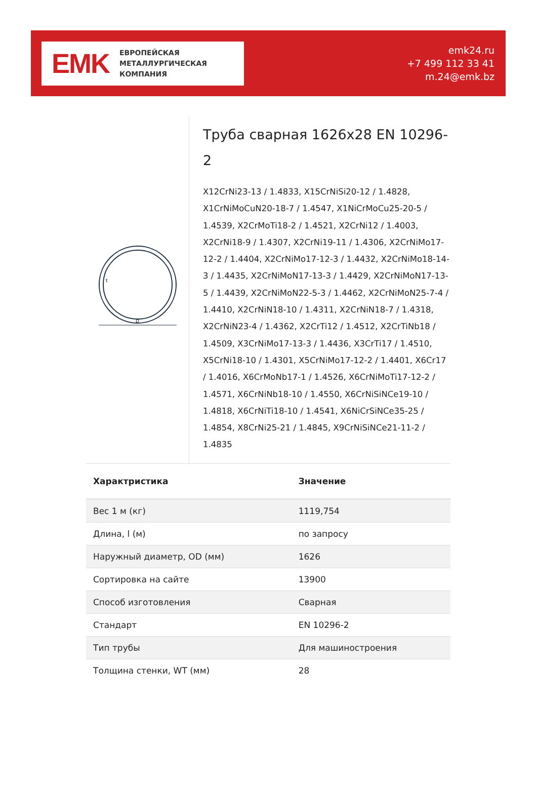EMK
ЕВРОПЕЙСКАЯ
МЕТАЛЛУРГИЧЕСКАЯ
КОМПАНИЯ
emk24.ru
+7 499 112 33 41
m.24@emk.bz
D
t
Труба сварная 1626x28 EN 10296-2
X12CrNi23-13 / 1.4833, X15CrNiSi20-12 / 1.4828, X1CrNiMoCuN20-18-7 / 1.4547, X1NiCrMoCu25-20-5 / 1.4539, X2CrMoTi18-2 / 1.4521, X2CrNi12 / 1.4003, X2CrNi18-9 / 1.4307, X2CrNi19-11 / 1.4306, X2CrNiMo17-12-2 / 1.4404, X2CrNiMo17-12-3 / 1.4432, X2CrNiMo18-14-3 / 1.4435, X2CrNiMoN17-13-3 / 1.4429, X2CrNiMoN17-13-5 / 1.4439, X2CrNiMoN22-5-3 / 1.4462, X2CrNiMoN25-7-4 / 1.4410, X2CrNiN18-10 / 1.4311, X2CrNiN18-7 / 1.4318, X2CrNiN23-4 / 1.4362, X2CrTi12 / 1.4512, X2CrTiNb18 / 1.4509, X3CrNiMo17-13-3 / 1.4436, X3CrTi17 / 1.4510, X5CrNi18-10 / 1.4301, X5CrNiMo17-12-2 / 1.4401, X6Cr17 / 1.4016, X6CrMoNb17-1 / 1.4526, X6CrNiMoTi17-12-2 / 1.4571, X6CrNiNb18-10 / 1.4550, X6CrNiSiNCe19-10 / 1.4818, X6CrNiTi18-10 / 1.4541, X6NiCrSiNCe35-25 / 1.4854, X8CrNi25-21 / 1.4845, X9CrNiSiNCe21-11-2 / 1.4835
| Характристика | Значение |
| --- | --- |
| Вес 1 м (кг) | 1119,754 |
| Длина, l (м) | по запросу |
| Наружный диаметр, OD (мм) | 1626 |
| Сортировка на сайте | 13900 |
| Способ изготовления | Сварная |
| Стандарт | EN 10296-2 |
| Тип трубы | Для машиностроения |
| Толщина стенки, WT (мм) | 28 |